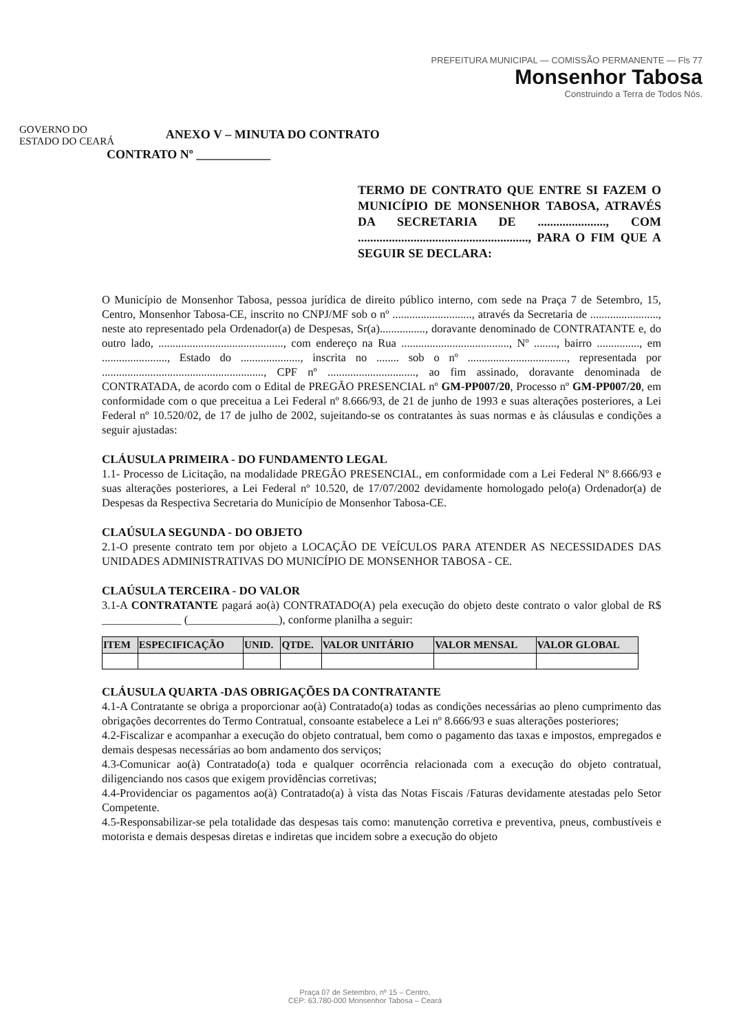GOVERNO DO
ESTADO DO CEARÁ
ANEXO V – MINUTA DO CONTRATO
PREFEITURA MUNICIPAL — COMISSÃO PERMANENTE — Fls 77
Monsenhor Tabosa
Construindo a Terra de Todos Nós.
CONTRATO Nº ____________
TERMO DE CONTRATO QUE ENTRE SI FAZEM O MUNICÍPIO DE MONSENHOR TABOSA, ATRAVÉS DA SECRETARIA DE ......................, COM ......................................................., PARA O FIM QUE A SEGUIR SE DECLARA:
O Município de Monsenhor Tabosa, pessoa jurídica de direito público interno, com sede na Praça 7 de Setembro, 15, Centro, Monsenhor Tabosa-CE, inscrito no CNPJ/MF sob o nº ............................, através da Secretaria de ........................, neste ato representado pela Ordenador(a) de Despesas, Sr(a)................, doravante denominado de CONTRATANTE e, do outro lado, ............................................, com endereço na Rua ......................................, Nº ........, bairro ..............., em ......................., Estado do ....................., inscrita no ........ sob o nº ..................................., representada por ........................................................., CPF nº ..............................., ao fim assinado, doravante denominada de CONTRATADA, de acordo com o Edital de PREGÃO PRESENCIAL nº GM-PP007/20, Processo nº GM-PP007/20, em conformidade com o que preceitua a Lei Federal nº 8.666/93, de 21 de junho de 1993 e suas alterações posteriores, a Lei Federal nº 10.520/02, de 17 de julho de 2002, sujeitando-se os contratantes às suas normas e às cláusulas e condições a seguir ajustadas:
CLÁUSULA PRIMEIRA - DO FUNDAMENTO LEGAL
1.1- Processo de Licitação, na modalidade PREGÃO PRESENCIAL, em conformidade com a Lei Federal Nº 8.666/93 e suas alterações posteriores, a Lei Federal nº 10.520, de 17/07/2002 devidamente homologado pelo(a) Ordenador(a) de Despesas da Respectiva Secretaria do Município de Monsenhor Tabosa-CE.
CLAÚSULA SEGUNDA - DO OBJETO
2.1-O presente contrato tem por objeto a LOCAÇÃO DE VEÍCULOS PARA ATENDER AS NECESSIDADES DAS UNIDADES ADMINISTRATIVAS DO MUNICÍPIO DE MONSENHOR TABOSA - CE.
CLAÚSULA TERCEIRA - DO VALOR
3.1-A CONTRATANTE pagará ao(à) CONTRATADO(A) pela execução do objeto deste contrato o valor global de R$ ______________ (________________), conforme planilha a seguir:
| ITEM | ESPECIFICAÇÃO | UNID. | QTDE. | VALOR UNITÁRIO | VALOR MENSAL | VALOR GLOBAL |
| --- | --- | --- | --- | --- | --- | --- |
CLÁUSULA QUARTA -DAS OBRIGAÇÕES DA CONTRATANTE
4.1-A Contratante se obriga a proporcionar ao(à) Contratado(a) todas as condições necessárias ao pleno cumprimento das obrigações decorrentes do Termo Contratual, consoante estabelece a Lei nº 8.666/93 e suas alterações posteriores;
4.2-Fiscalizar e acompanhar a execução do objeto contratual, bem como o pagamento das taxas e impostos, empregados e demais despesas necessárias ao bom andamento dos serviços;
4.3-Comunicar ao(à) Contratado(a) toda e qualquer ocorrência relacionada com a execução do objeto contratual, diligenciando nos casos que exigem providências corretivas;
4.4-Providenciar os pagamentos ao(à) Contratado(a) à vista das Notas Fiscais /Faturas devidamente atestadas pelo Setor Competente.
4.5-Responsabilizar-se pela totalidade das despesas tais como: manutenção corretiva e preventiva, pneus, combustíveis e motorista e demais despesas diretas e indiretas que incidem sobre a execução do objeto
Praça 07 de Setembro, nº 15 – Centro,
CEP: 63.780-000 Monsenhor Tabosa – Ceará